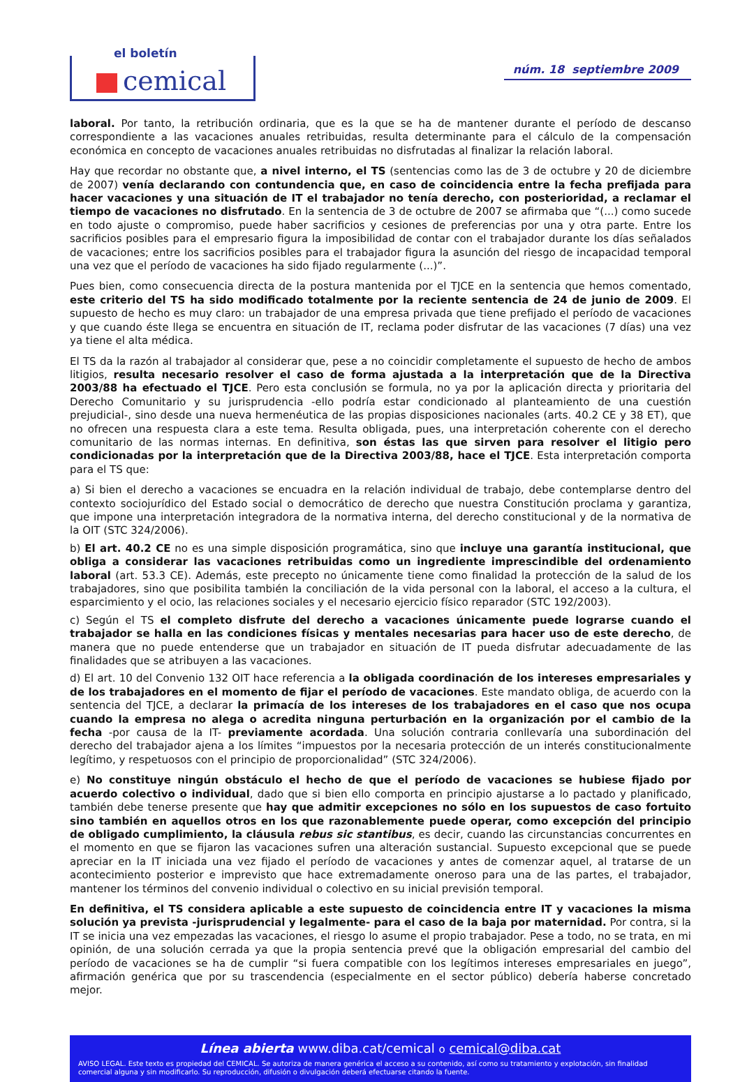el boletín
cemical
núm. 18 septiembre 2009
laboral. Por tanto, la retribución ordinaria, que es la que se ha de mantener durante el período de descanso correspondiente a las vacaciones anuales retribuidas, resulta determinante para el cálculo de la compensación económica en concepto de vacaciones anuales retribuidas no disfrutadas al finalizar la relación laboral.
Hay que recordar no obstante que, a nivel interno, el TS (sentencias como las de 3 de octubre y 20 de diciembre de 2007) venía declarando con contundencia que, en caso de coincidencia entre la fecha prefijada para hacer vacaciones y una situación de IT el trabajador no tenía derecho, con posterioridad, a reclamar el tiempo de vacaciones no disfrutado. En la sentencia de 3 de octubre de 2007 se afirmaba que “(...) como sucede en todo ajuste o compromiso, puede haber sacrificios y cesiones de preferencias por una y otra parte. Entre los sacrificios posibles para el empresario figura la imposibilidad de contar con el trabajador durante los días señalados de vacaciones; entre los sacrificios posibles para el trabajador figura la asunción del riesgo de incapacidad temporal una vez que el período de vacaciones ha sido fijado regularmente (...)”.
Pues bien, como consecuencia directa de la postura mantenida por el TJCE en la sentencia que hemos comentado, este criterio del TS ha sido modificado totalmente por la reciente sentencia de 24 de junio de 2009. El supuesto de hecho es muy claro: un trabajador de una empresa privada que tiene prefijado el período de vacaciones y que cuando éste llega se encuentra en situación de IT, reclama poder disfrutar de las vacaciones (7 días) una vez ya tiene el alta médica.
El TS da la razón al trabajador al considerar que, pese a no coincidir completamente el supuesto de hecho de ambos litigios, resulta necesario resolver el caso de forma ajustada a la interpretación que de la Directiva 2003/88 ha efectuado el TJCE. Pero esta conclusión se formula, no ya por la aplicación directa y prioritaria del Derecho Comunitario y su jurisprudencia -ello podría estar condicionado al planteamiento de una cuestión prejudicial-, sino desde una nueva hermenéutica de las propias disposiciones nacionales (arts. 40.2 CE y 38 ET), que no ofrecen una respuesta clara a este tema. Resulta obligada, pues, una interpretación coherente con el derecho comunitario de las normas internas. En definitiva, son éstas las que sirven para resolver el litigio pero condicionadas por la interpretación que de la Directiva 2003/88, hace el TJCE. Esta interpretación comporta para el TS que:
a) Si bien el derecho a vacaciones se encuadra en la relación individual de trabajo, debe contemplarse dentro del contexto sociojurídico del Estado social o democrático de derecho que nuestra Constitución proclama y garantiza, que impone una interpretación integradora de la normativa interna, del derecho constitucional y de la normativa de la OIT (STC 324/2006).
b) El art. 40.2 CE no es una simple disposición programática, sino que incluye una garantía institucional, que obliga a considerar las vacaciones retribuidas como un ingrediente imprescindible del ordenamiento laboral (art. 53.3 CE). Además, este precepto no únicamente tiene como finalidad la protección de la salud de los trabajadores, sino que posibilita también la conciliación de la vida personal con la laboral, el acceso a la cultura, el esparcimiento y el ocio, las relaciones sociales y el necesario ejercicio físico reparador (STC 192/2003).
c) Según el TS el completo disfrute del derecho a vacaciones únicamente puede lograrse cuando el trabajador se halla en las condiciones físicas y mentales necesarias para hacer uso de este derecho, de manera que no puede entenderse que un trabajador en situación de IT pueda disfrutar adecuadamente de las finalidades que se atribuyen a las vacaciones.
d) El art. 10 del Convenio 132 OIT hace referencia a la obligada coordinación de los intereses empresariales y de los trabajadores en el momento de fijar el período de vacaciones. Este mandato obliga, de acuerdo con la sentencia del TJCE, a declarar la primacía de los intereses de los trabajadores en el caso que nos ocupa cuando la empresa no alega o acredita ninguna perturbación en la organización por el cambio de la fecha -por causa de la IT- previamente acordada. Una solución contraria conllevaría una subordinación del derecho del trabajador ajena a los límites “impuestos por la necesaria protección de un interés constitucionalmente legítimo, y respetuosos con el principio de proporcionalidad” (STC 324/2006).
e) No constituye ningún obstáculo el hecho de que el período de vacaciones se hubiese fijado por acuerdo colectivo o individual, dado que si bien ello comporta en principio ajustarse a lo pactado y planificado, también debe tenerse presente que hay que admitir excepciones no sólo en los supuestos de caso fortuito sino también en aquellos otros en los que razonablemente puede operar, como excepción del principio de obligado cumplimiento, la cláusula rebus sic stantibus, es decir, cuando las circunstancias concurrentes en el momento en que se fijaron las vacaciones sufren una alteración sustancial. Supuesto excepcional que se puede apreciar en la IT iniciada una vez fijado el período de vacaciones y antes de comenzar aquel, al tratarse de un acontecimiento posterior e imprevisto que hace extremadamente oneroso para una de las partes, el trabajador, mantener los términos del convenio individual o colectivo en su inicial previsión temporal.
En definitiva, el TS considera aplicable a este supuesto de coincidencia entre IT y vacaciones la misma solución ya prevista -jurisprudencial y legalmente- para el caso de la baja por maternidad. Por contra, si la IT se inicia una vez empezadas las vacaciones, el riesgo lo asume el propio trabajador. Pese a todo, no se trata, en mi opinión, de una solución cerrada ya que la propia sentencia prevé que la obligación empresarial del cambio del período de vacaciones se ha de cumplir “si fuera compatible con los legítimos intereses empresariales en juego”, afirmación genérica que por su trascendencia (especialmente en el sector público) debería haberse concretado mejor.
Línea abierta www.diba.cat/cemical o cemical@diba.cat
AVISO LEGAL. Este texto es propiedad del CEMICAL. Se autoriza de manera genérica el acceso a su contenido, así como su tratamiento y explotación, sin finalidad comercial alguna y sin modificarlo. Su reproducción, difusión o divulgación deberá efectuarse citando la fuente.